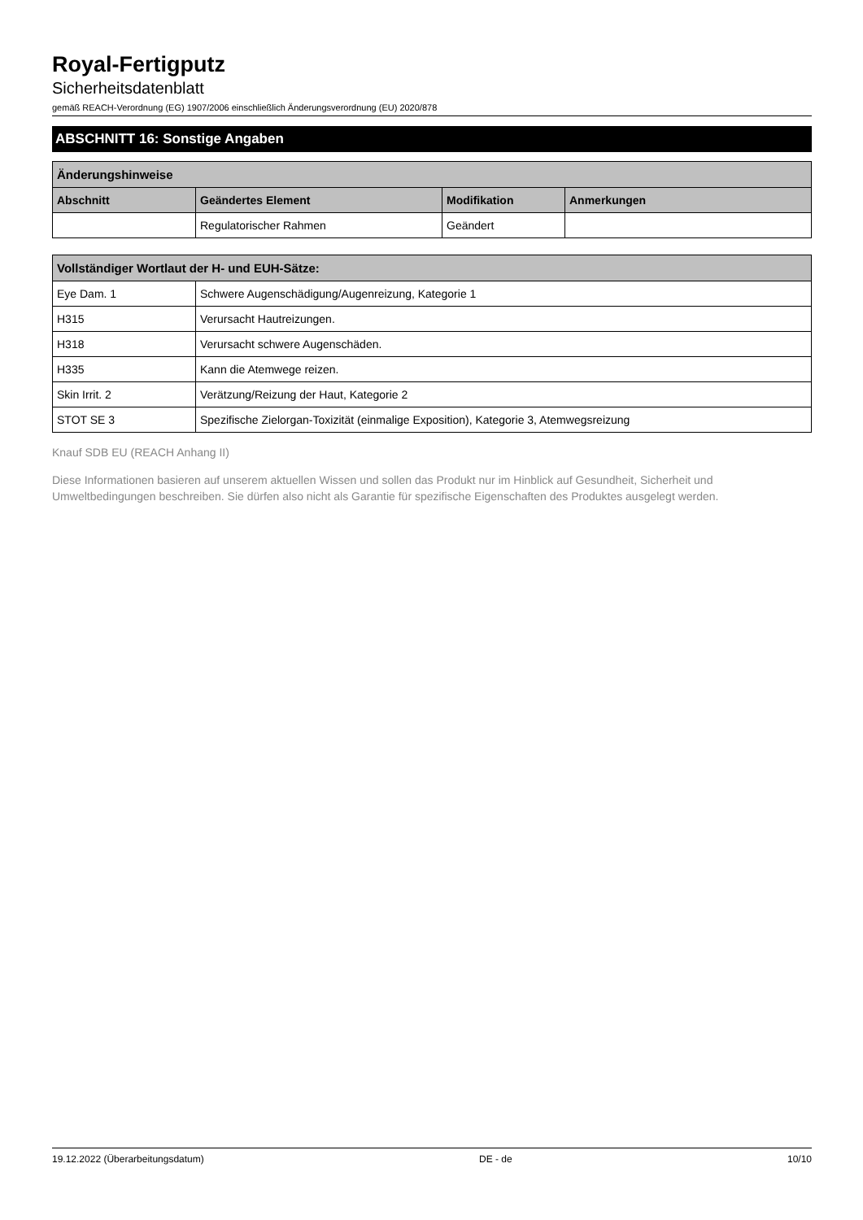Royal-Fertigputz
Sicherheitsdatenblatt
gemäß REACH-Verordnung (EG) 1907/2006 einschließlich Änderungsverordnung (EU) 2020/878
ABSCHNITT 16: Sonstige Angaben
| Änderungshinweise | | | |
| --- | --- | --- | --- |
| Abschnitt | Geändertes Element | Modifikation | Anmerkungen |
| | Regulatorischer Rahmen | Geändert | |
| Vollständiger Wortlaut der H- und EUH-Sätze: | |
| --- | --- |
| Eye Dam. 1 | Schwere Augenschädigung/Augenreizung, Kategorie 1 |
| H315 | Verursacht Hautreizungen. |
| H318 | Verursacht schwere Augenschäden. |
| H335 | Kann die Atemwege reizen. |
| Skin Irrit. 2 | Verätzung/Reizung der Haut, Kategorie 2 |
| STOT SE 3 | Spezifische Zielorgan-Toxizität (einmalige Exposition), Kategorie 3, Atemwegsreizung |
Knauf SDB EU (REACH Anhang II)
Diese Informationen basieren auf unserem aktuellen Wissen und sollen das Produkt nur im Hinblick auf Gesundheit, Sicherheit und Umweltbedingungen beschreiben. Sie dürfen also nicht als Garantie für spezifische Eigenschaften des Produktes ausgelegt werden.
19.12.2022 (Überarbeitungsdatum) DE - de 10/10